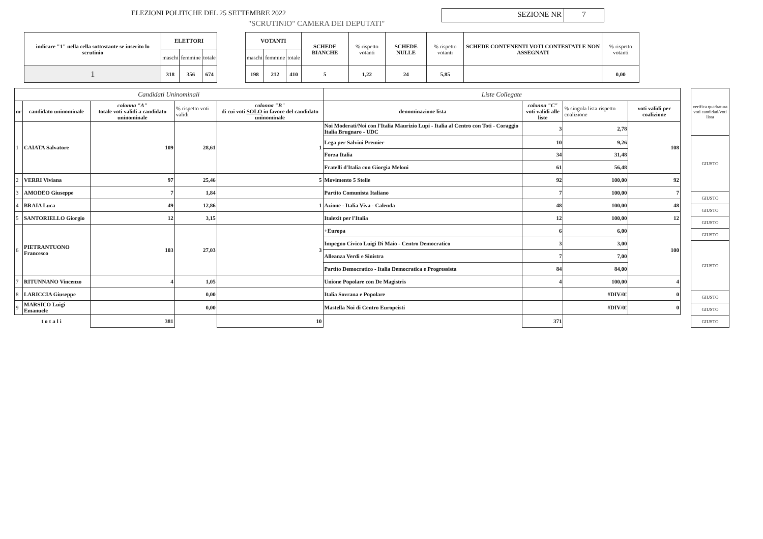ELEZIONI POLITICHE DEL 25 SETTEMBRE 2022
"SCRUTINIO" CAMERA DEI DEPUTATI"
SEZIONE NR 7
| indicare "1" nella cella sottostante se inserito lo scrutinio | ELETTORI | | |
| --- | --- | --- | --- |
| | maschi | femmine | totale |
| 1 | 318 | 356 | 674 |
| VOTANTI | | | SCHEDE BIANCHE | % rispetto votanti | SCHEDE NULLE | % rispetto votanti | SCHEDE CONTENENTI VOTI CONTESTATI E NON ASSEGNATI | % rispetto votanti |
| maschi | femmine | totale | | | | | | |
| 198 | 212 | 410 | 5 | 1,22 | 24 | 5,85 | | 0,00 |
| Candidati Uninominali | | | | | Liste Collegate | | | |
| nr | candidato uninominale | colonna "A" totale voti validi a candidato uninominale | % rispetto voti validi | colonna "B" di cui voti SOLO in favore del candidato uninominale | denominazione lista | colonna "C" voti validi alle liste | % singola lista rispetto coalizione | voti validi per coalizione |
| 1 | CAIATA Salvatore | 109 | 28,61 | 1 | Noi Moderati/Noi con l'Italia Maurizio Lupi - Italia al Centro con Toti - Coraggio Italia Brugnaro - UDC | 3 | 2,78 | 108 |
| | | | | | Lega per Salvini Premier | 10 | 9,26 | |
| | | | | | Forza Italia | 34 | 31,48 | |
| | | | | | Fratelli d'Italia con Giorgia Meloni | 61 | 56,48 | |
| 2 | VERRI Viviana | 97 | 25,46 | 5 | Movimento 5 Stelle | 92 | 100,00 | 92 |
| 3 | AMODEO Giuseppe | 7 | 1,84 | | Partito Comunista Italiano | 7 | 100,00 | 7 |
| 4 | BRAIA Luca | 49 | 12,86 | 1 | Azione - Italia Viva - Calenda | 48 | 100,00 | 48 |
| 5 | SANTORIELLO Giorgio | 12 | 3,15 | | Italexit per l'Italia | 12 | 100,00 | 12 |
| 6 | PIETRANTUONO Francesco | 103 | 27,03 | 3 | +Europa | 6 | 6,00 | 100 |
| | | | | | Impegno Civico Luigi Di Maio - Centro Democratico | 3 | 3,00 | |
| | | | | | Alleanza Verdi e Sinistra | 7 | 7,00 | |
| | | | | | Partito Democratico - Italia Democratica e Progressista | 84 | 84,00 | |
| 7 | RITUNNANO Vincenzo | 4 | 1,05 | | Unione Popolare con De Magistris | 4 | 100,00 | 4 |
| 8 | LARICCIA Giuseppe | | 0,00 | | Italia Sovrana e Popolare | | #DIV/0! | 0 |
| 9 | MARSICO Luigi Emanuele | | 0,00 | | Mastella Noi di Centro Europeisti | | #DIV/0! | 0 |
| totali | | 381 | | 10 | | 371 | | |
| verifica quadratura voti candidati/voti lista |
| GIUSTO |
| GIUSTO |
| GIUSTO |
| GIUSTO |
| GIUSTO |
| GIUSTO |
| GIUSTO |
| GIUSTO |
| GIUSTO |